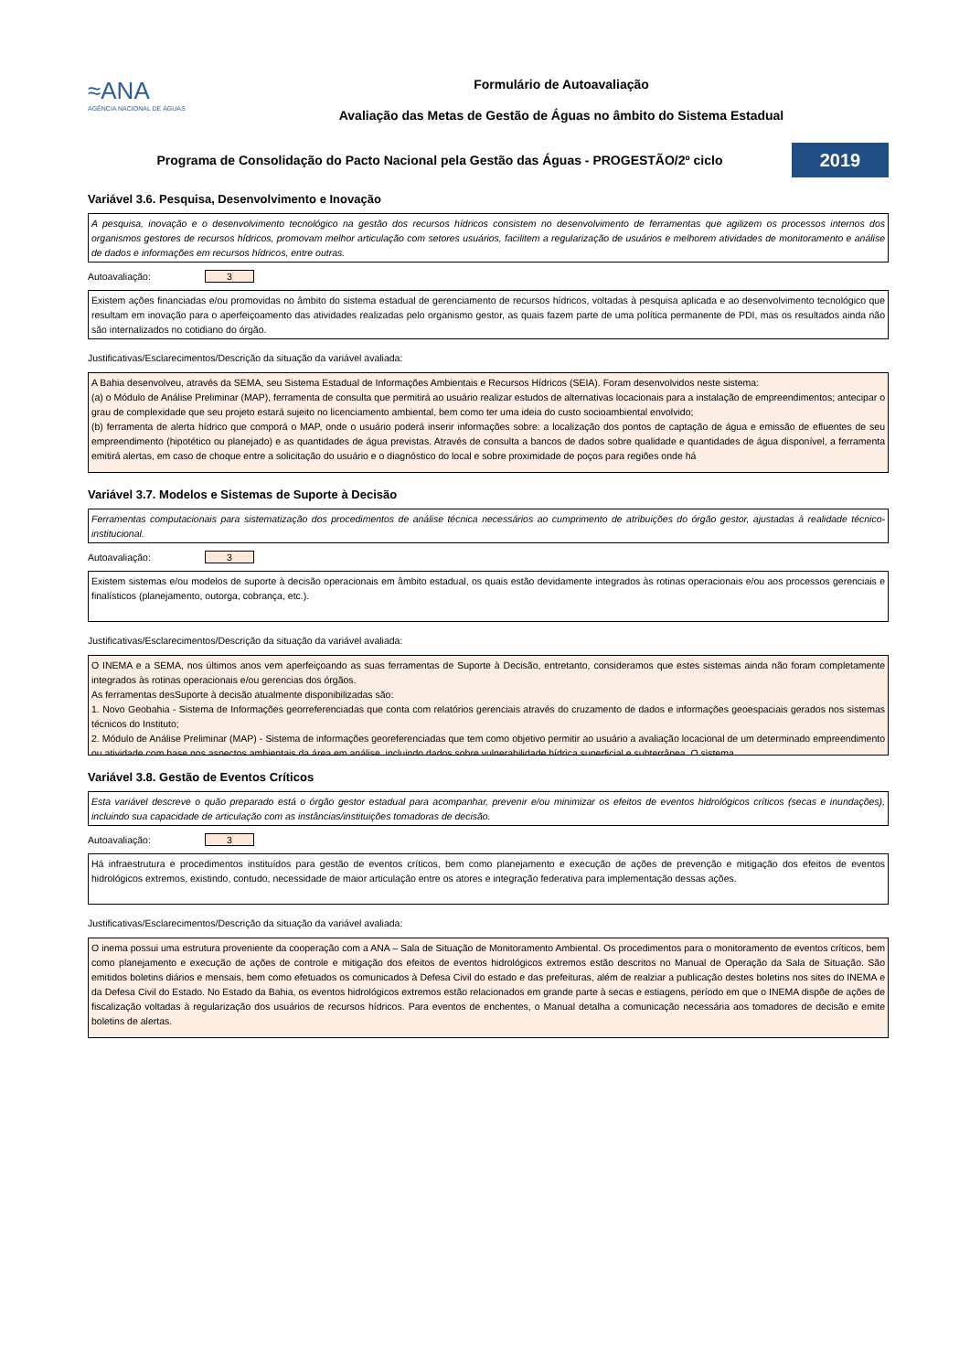≈ANA
AGÊNCIA NACIONAL DE ÁGUAS
Formulário de Autoavaliação
Avaliação das Metas de Gestão de Águas no âmbito do Sistema Estadual
Programa de Consolidação do Pacto Nacional pela Gestão das Águas - PROGESTÃO/2º ciclo
2019
Variável 3.6. Pesquisa, Desenvolvimento e Inovação
A pesquisa, inovação e o desenvolvimento tecnológico na gestão dos recursos hídricos consistem no desenvolvimento de ferramentas que agilizem os processos internos dos organismos gestores de recursos hídricos, promovam melhor articulação com setores usuários, facilitem a regularização de usuários e melhorem atividades de monitoramento e análise de dados e informações em recursos hídricos, entre outras.
Autoavaliação: 3
Existem ações financiadas e/ou promovidas no âmbito do sistema estadual de gerenciamento de recursos hídricos, voltadas à pesquisa aplicada e ao desenvolvimento tecnológico que resultam em inovação para o aperfeiçoamento das atividades realizadas pelo organismo gestor, as quais fazem parte de uma política permanente de PDI, mas os resultados ainda não são internalizados no cotidiano do órgão.
Justificativas/Esclarecimentos/Descrição da situação da variável avaliada:
A Bahia desenvolveu, através da SEMA, seu Sistema Estadual de Informações Ambientais e Recursos Hídricos (SEIA). Foram desenvolvidos neste sistema:
(a) o Módulo de Análise Preliminar (MAP), ferramenta de consulta que permitirá ao usuário realizar estudos de alternativas locacionais para a instalação de empreendimentos; antecipar o grau de complexidade que seu projeto estará sujeito no licenciamento ambiental, bem como ter uma ideia do custo socioambiental envolvido;
(b) ferramenta de alerta hídrico que comporá o MAP, onde o usuário poderá inserir informações sobre: a localização dos pontos de captação de água e emissão de efluentes de seu empreendimento (hipotético ou planejado) e as quantidades de água previstas. Através de consulta a bancos de dados sobre qualidade e quantidades de água disponível, a ferramenta emitirá alertas, em caso de choque entre a solicitação do usuário e o diagnóstico do local e sobre proximidade de poços para regiões onde há
Variável 3.7. Modelos e Sistemas de Suporte à Decisão
Ferramentas computacionais para sistematização dos procedimentos de análise técnica necessários ao cumprimento de atribuições do órgão gestor, ajustadas à realidade técnico-institucional.
Autoavaliação: 3
Existem sistemas e/ou modelos de suporte à decisão operacionais em âmbito estadual, os quais estão devidamente integrados às rotinas operacionais e/ou aos processos gerenciais e finalísticos (planejamento, outorga, cobrança, etc.).
Justificativas/Esclarecimentos/Descrição da situação da variável avaliada:
O INEMA e a SEMA, nos últimos anos vem aperfeiçoando as suas ferramentas de Suporte à Decisão, entretanto, consideramos que estes sistemas ainda não foram completamente integrados às rotinas operacionais e/ou gerencias dos órgãos.
As ferramentas desSuporte à decisão atualmente disponibilizadas são:
1. Novo Geobahia - Sistema de Informações georreferenciadas que conta com relatórios gerenciais através do cruzamento de dados e informações geoespaciais gerados nos sistemas técnicos do Instituto;
2. Módulo de Análise Preliminar (MAP) - Sistema de informações georeferenciadas que tem como objetivo permitir ao usuário a avaliação locacional de um determinado empreendimento ou atividade com base nos aspectos ambientais da área em análise, incluindo dados sobre vulnerabilidade hídrica superficial e subterrânea. O sistema
Variável 3.8. Gestão de Eventos Críticos
Esta variável descreve o quão preparado está o órgão gestor estadual para acompanhar, prevenir e/ou minimizar os efeitos de eventos hidrológicos críticos (secas e inundações), incluindo sua capacidade de articulação com as instâncias/instituições tomadoras de decisão.
Autoavaliação: 3
Há infraestrutura e procedimentos instituídos para gestão de eventos críticos, bem como planejamento e execução de ações de prevenção e mitigação dos efeitos de eventos hidrológicos extremos, existindo, contudo, necessidade de maior articulação entre os atores e integração federativa para implementação dessas ações.
Justificativas/Esclarecimentos/Descrição da situação da variável avaliada:
O inema possui uma estrutura proveniente da cooperação com a ANA – Sala de Situação de Monitoramento Ambiental. Os procedimentos para o monitoramento de eventos críticos, bem como planejamento e execução de ações de controle e mitigação dos efeitos de eventos hidrológicos extremos estão descritos no Manual de Operação da Sala de Situação. São emitidos boletins diários e mensais, bem como efetuados os comunicados à Defesa Civil do estado e das prefeituras, além de realziar a publicação destes boletins nos sites do INEMA e da Defesa Civil do Estado. No Estado da Bahia, os eventos hidrológicos extremos estão relacionados em grande parte à secas e estiagens, período em que o INEMA dispõe de ações de fiscalização voltadas à regularização dos usuários de recursos hídricos. Para eventos de enchentes, o Manual detalha a comunicação necessária aos tomadores de decisão e emite boletins de alertas.